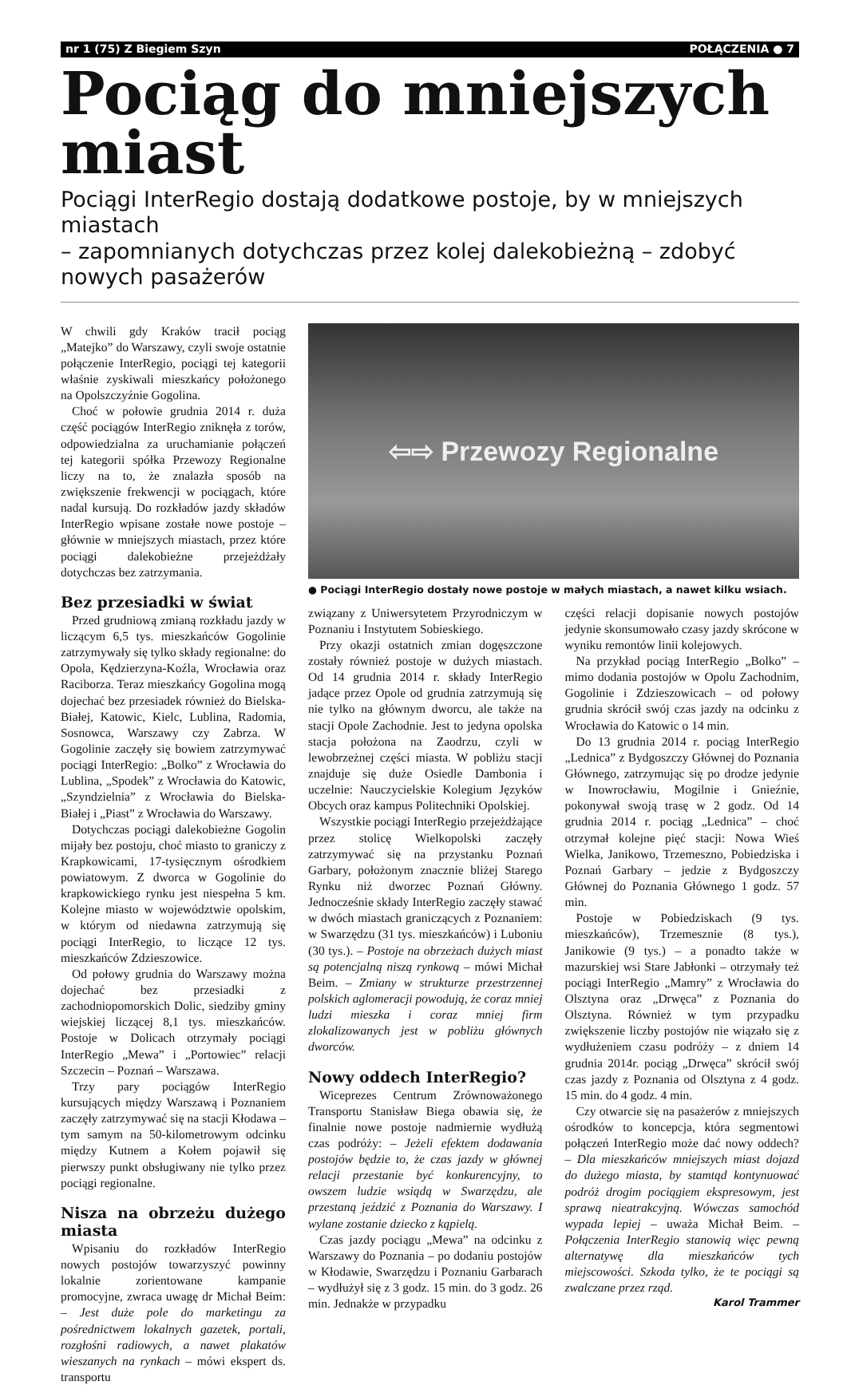nr 1 (75) Z Biegiem Szyn POŁĄCZENIA ● 7
Pociąg do mniejszych miast
Pociągi InterRegio dostają dodatkowe postoje, by w mniejszych miastach
– zapomnianych dotychczas przez kolej dalekobieżną – zdobyć nowych pasażerów
W chwili gdy Kraków tracił pociąg „Matejko” do Warszawy, czyli swoje ostatnie połączenie InterRegio, pociągi tej kategorii właśnie zyskiwali mieszkańcy położonego na Opolszczyźnie Gogolina.
Choć w połowie grudnia 2014 r. duża część pociągów InterRegio zniknęła z torów, odpowiedzialna za uruchamianie połączeń tej kategorii spółka Przewozy Regionalne liczy na to, że znalazła sposób na zwiększenie frekwencji w pociągach, które nadal kursują. Do rozkładów jazdy składów InterRegio wpisane zostałe nowe postoje – głównie w mniejszych miastach, przez które pociągi dalekobieżne przejeżdżały dotychczas bez zatrzymania.
Bez przesiadki w świat
Przed grudniową zmianą rozkładu jazdy w liczącym 6,5 tys. mieszkańców Gogolinie zatrzymywały się tylko składy regionalne: do Opola, Kędzierzyna-Koźla, Wrocławia oraz Raciborza. Teraz mieszkańcy Gogolina mogą dojechać bez przesiadek również do Bielska-Białej, Katowic, Kielc, Lublina, Radomia, Sosnowca, Warszawy czy Zabrza. W Gogolinie zaczęły się bowiem zatrzymywać pociągi InterRegio: „Bolko” z Wrocławia do Lublina, „Spodek” z Wrocławia do Katowic, „Szyndzielnia” z Wrocławia do Bielska-Białej i „Piast” z Wrocławia do Warszawy.
Dotychczas pociągi dalekobieżne Gogolin mijały bez postoju, choć miasto to graniczy z Krapkowicami, 17-tysięcznym ośrodkiem powiatowym. Z dworca w Gogolinie do krapkowickiego rynku jest niespełna 5 km. Kolejne miasto w województwie opolskim, w którym od niedawna zatrzymują się pociągi InterRegio, to liczące 12 tys. mieszkańców Zdzieszowice.
Od połowy grudnia do Warszawy można dojechać bez przesiadki z zachodniopomorskich Dolic, siedziby gminy wiejskiej liczącej 8,1 tys. mieszkańców. Postoje w Dolicach otrzymały pociągi InterRegio „Mewa” i „Portowiec” relacji Szczecin – Poznań – Warszawa.
Trzy pary pociągów InterRegio kursujących między Warszawą i Poznaniem zaczęły zatrzymywać się na stacji Kłodawa – tym samym na 50-kilometrowym odcinku między Kutnem a Kołem pojawił się pierwszy punkt obsługiwany nie tylko przez pociągi regionalne.
Nisza na obrzeżu dużego miasta
Wpisaniu do rozkładów InterRegio nowych postojów towarzyszyć powinny lokalnie zorientowane kampanie promocyjne, zwraca uwagę dr Michał Beim: – Jest duże pole do marketingu za pośrednictwem lokalnych gazetek, portali, rozgłośni radiowych, a nawet plakatów wieszanych na rynkach – mówi ekspert ds. transportu
⇦⇨ Przewozy Regionalne
● Pociągi InterRegio dostały nowe postoje w małych miastach, a nawet kilku wsiach.
związany z Uniwersytetem Przyrodniczym w Poznaniu i Instytutem Sobieskiego.
Przy okazji ostatnich zmian dogęszczone zostały również postoje w dużych miastach. Od 14 grudnia 2014 r. składy InterRegio jadące przez Opole od grudnia zatrzymują się nie tylko na głównym dworcu, ale także na stacji Opole Zachodnie. Jest to jedyna opolska stacja położona na Zaodrzu, czyli w lewobrzeżnej części miasta. W pobliżu stacji znajduje się duże Osiedle Dambonia i uczelnie: Nauczycielskie Kolegium Języków Obcych oraz kampus Politechniki Opolskiej.
Wszystkie pociągi InterRegio przejeżdżające przez stolicę Wielkopolski zaczęły zatrzymywać się na przystanku Poznań Garbary, położonym znacznie bliżej Starego Rynku niż dworzec Poznań Główny. Jednocześnie składy InterRegio zaczęły stawać w dwóch miastach graniczących z Poznaniem: w Swarzędzu (31 tys. mieszkańców) i Luboniu (30 tys.). – Postoje na obrzeżach dużych miast są potencjalną niszą rynkową – mówi Michał Beim. – Zmiany w strukturze przestrzennej polskich aglomeracji powodują, że coraz mniej ludzi mieszka i coraz mniej firm zlokalizowanych jest w pobliżu głównych dworców.
Nowy oddech InterRegio?
Wiceprezes Centrum Zrównoważonego Transportu Stanisław Biega obawia się, że finalnie nowe postoje nadmiernie wydłużą czas podróży: – Jeżeli efektem dodawania postojów będzie to, że czas jazdy w głównej relacji przestanie być konkurencyjny, to owszem ludzie wsiądą w Swarzędzu, ale przestaną jeździć z Poznania do Warszawy. I wylane zostanie dziecko z kąpielą.
Czas jazdy pociągu „Mewa” na odcinku z Warszawy do Poznania – po dodaniu postojów w Kłodawie, Swarzędzu i Poznaniu Garbarach – wydłużył się z 3 godz. 15 min. do 3 godz. 26 min. Jednakże w przypadku
części relacji dopisanie nowych postojów jedynie skonsumowało czasy jazdy skrócone w wyniku remontów linii kolejowych.
Na przykład pociąg InterRegio „Bolko” – mimo dodania postojów w Opolu Zachodnim, Gogolinie i Zdzieszowicach – od połowy grudnia skrócił swój czas jazdy na odcinku z Wrocławia do Katowic o 14 min.
Do 13 grudnia 2014 r. pociąg InterRegio „Lednica” z Bydgoszczy Głównej do Poznania Głównego, zatrzymując się po drodze jedynie w Inowrocławiu, Mogilnie i Gnieźnie, pokonywał swoją trasę w 2 godz. Od 14 grudnia 2014 r. pociąg „Lednica” – choć otrzymał kolejne pięć stacji: Nowa Wieś Wielka, Janikowo, Trzemeszno, Pobiedziska i Poznań Garbary – jedzie z Bydgoszczy Głównej do Poznania Głównego 1 godz. 57 min.
Postoje w Pobiedziskach (9 tys. mieszkańców), Trzemesznie (8 tys.), Janikowie (9 tys.) – a ponadto także w mazurskiej wsi Stare Jabłonki – otrzymały też pociągi InterRegio „Mamry” z Wrocławia do Olsztyna oraz „Drwęca” z Poznania do Olsztyna. Również w tym przypadku zwiększenie liczby postojów nie wiązało się z wydłużeniem czasu podróży – z dniem 14 grudnia 2014r. pociąg „Drwęca” skrócił swój czas jazdy z Poznania od Olsztyna z 4 godz. 15 min. do 4 godz. 4 min.
Czy otwarcie się na pasażerów z mniejszych ośrodków to koncepcja, która segmentowi połączeń InterRegio może dać nowy oddech? – Dla mieszkańców mniejszych miast dojazd do dużego miasta, by stamtąd kontynuować podróż drogim pociągiem ekspresowym, jest sprawą nieatrakcyjną. Wówczas samochód wypada lepiej – uważa Michał Beim. – Połączenia InterRegio stanowią więc pewną alternatywę dla mieszkańców tych miejscowości. Szkoda tylko, że te pociągi są zwalczane przez rząd.
Karol Trammer